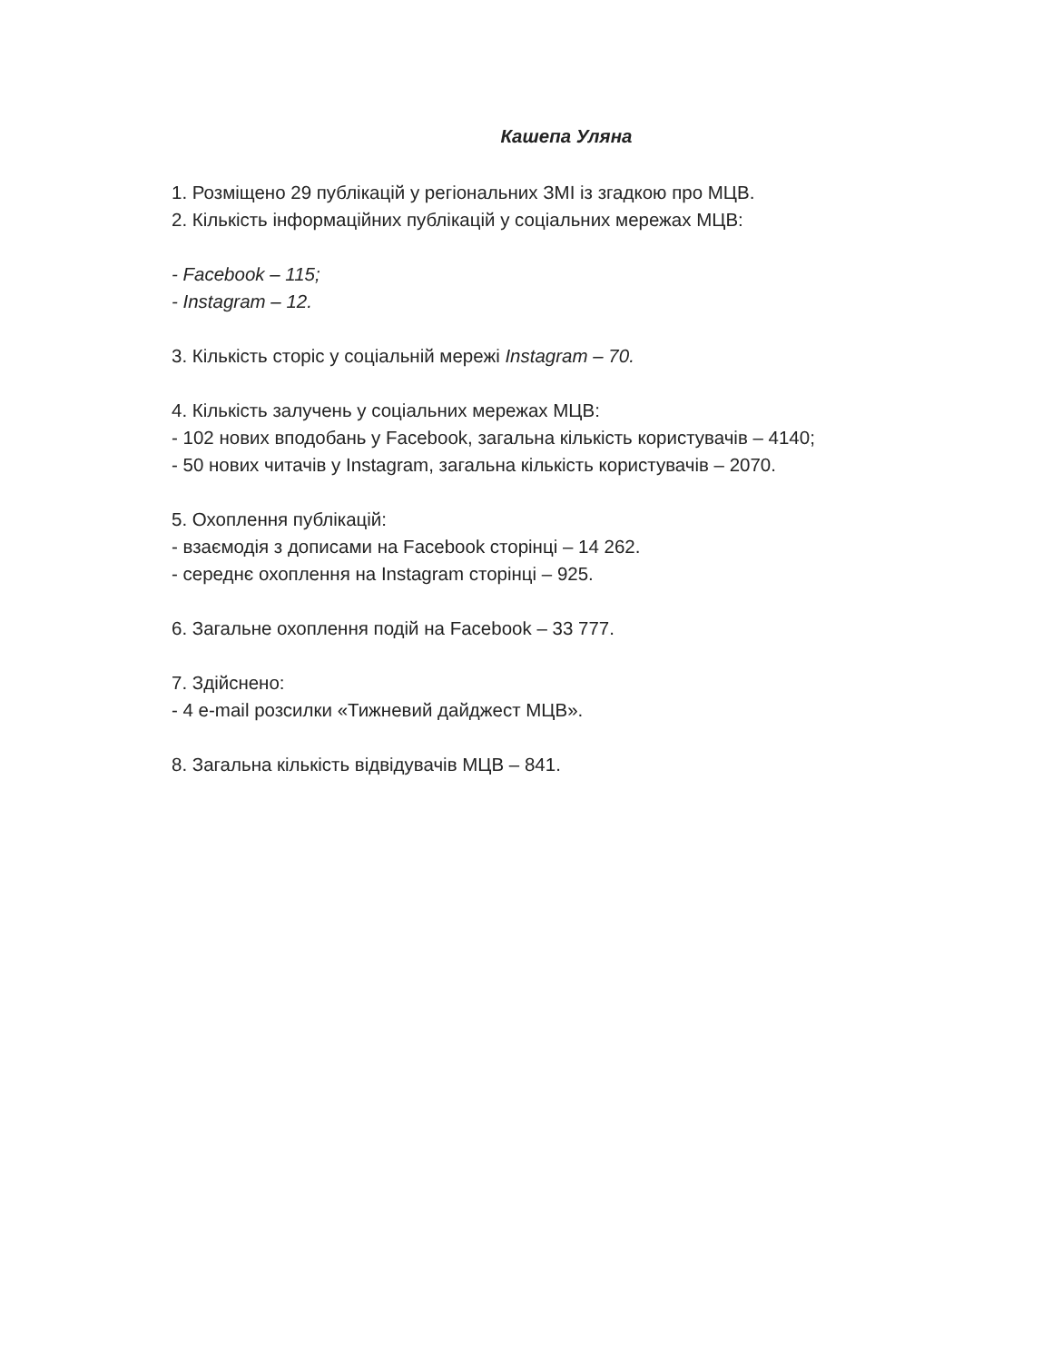Кашепа Уляна
1. Розміщено 29 публікацій у регіональних ЗМІ із згадкою про МЦВ.
2. Кількість інформаційних публікацій у соціальних мережах МЦВ:
- Facebook – 115;
- Instagram – 12.
3. Кількість сторіс у соціальній мережі Instagram – 70.
4. Кількість залучень у соціальних мережах МЦВ:
- 102 нових вподобань у Facebook, загальна кількість користувачів – 4140;
- 50 нових читачів у Instagram, загальна кількість користувачів – 2070.
5. Охоплення публікацій:
- взаємодія з дописами на Facebook сторінці – 14 262.
- середнє охоплення на Instagram сторінці – 925.
6. Загальне охоплення подій на Facebook – 33 777.
7. Здійснено:
- 4 e-mail розсилки «Тижневий дайджест МЦВ».
8. Загальна кількість відвідувачів МЦВ – 841.